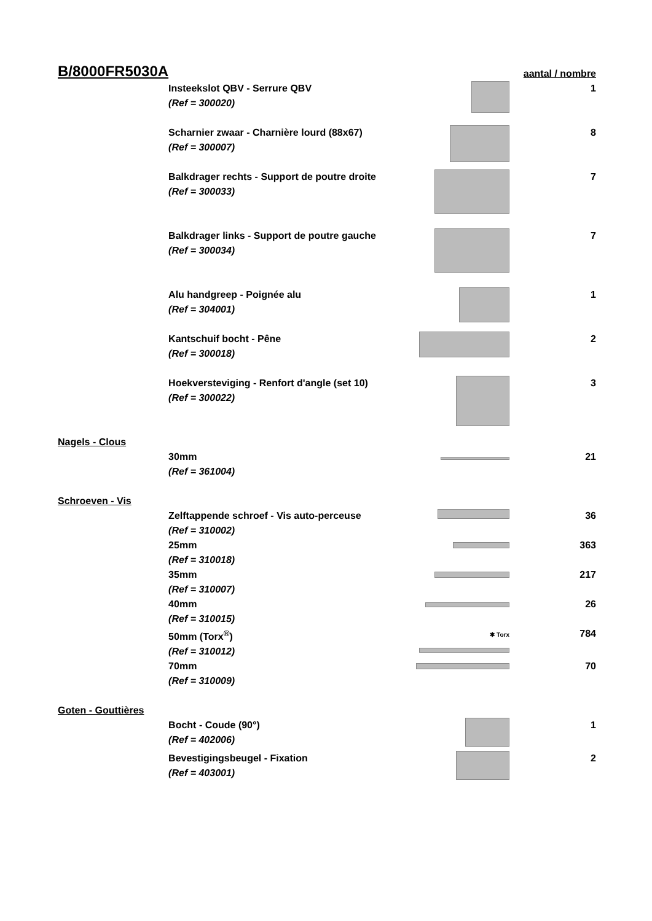| B/8000FR5030A | | | aantal / nombre |
| | Insteekslot QBV - Serrure QBV (Ref = 300020) | | 1 |
| | Scharnier zwaar - Charnière lourd (88x67) (Ref = 300007) | | 8 |
| | Balkdrager rechts - Support de poutre droite (Ref = 300033) | | 7 |
| | Balkdrager links - Support de poutre gauche (Ref = 300034) | | 7 |
| | Alu handgreep - Poignée alu (Ref = 304001) | | 1 |
| | Kantschuif bocht - Pêne (Ref = 300018) | | 2 |
| | Hoekversteviging - Renfort d'angle (set 10) (Ref = 300022) | | 3 |
| Nagels - Clous | | | |
| | 30mm (Ref = 361004) | | 21 |
| Schroeven - Vis | | | |
| | Zelftappende schroef - Vis auto-perceuse (Ref = 310002) | | 36 |
| | 25mm (Ref = 310018) | | 363 |
| | 35mm (Ref = 310007) | | 217 |
| | 40mm (Ref = 310015) | | 26 |
| | 50mm (Torx<sup>®</sup>) (Ref = 310012) | ✱ Torx | 784 |
| | 70mm (Ref = 310009) | | 70 |
| Goten - Gouttières | | | |
| | Bocht - Coude (90°) (Ref = 402006) | | 1 |
| | Bevestigingsbeugel - Fixation (Ref = 403001) | | 2 |